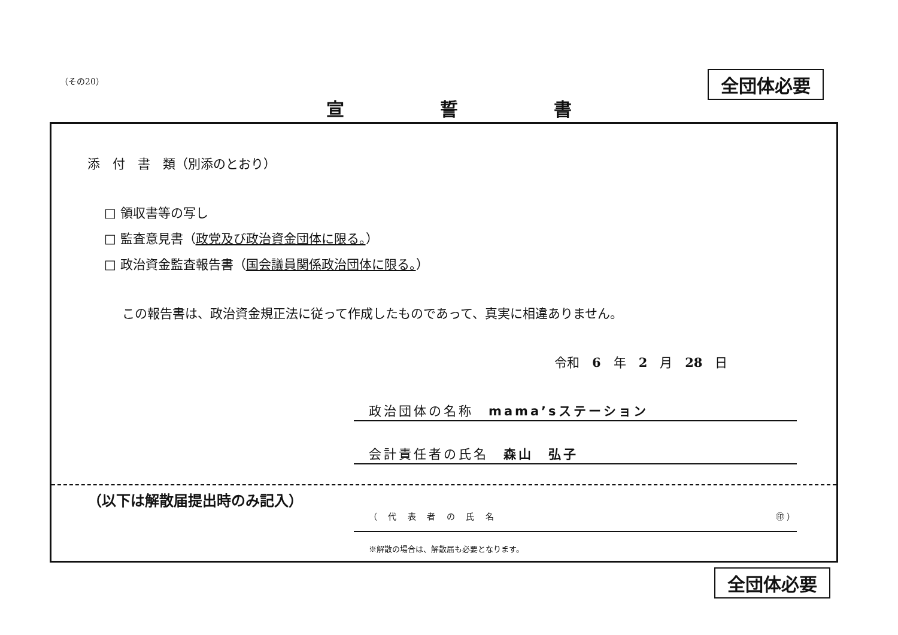（その20） 全団体必要
宣 誓 書
添　付　書　類（別添のとおり）
□ 領収書等の写し
□ 監査意見書（政党及び政治資金団体に限る。）
□ 政治資金監査報告書（国会議員関係政治団体に限る。）
この報告書は、政治資金規正法に従って作成したものであって、真実に相違ありません。
令和　6　年　2　月　28　日
政治団体の名称　mama’sステーション
会計責任者の氏名　森山　弘子
（以下は解散届提出時のみ記入）
（ 代 表 者 の 氏 名 ㊞ ）
※解散の場合は、解散届も必要となります。
全団体必要